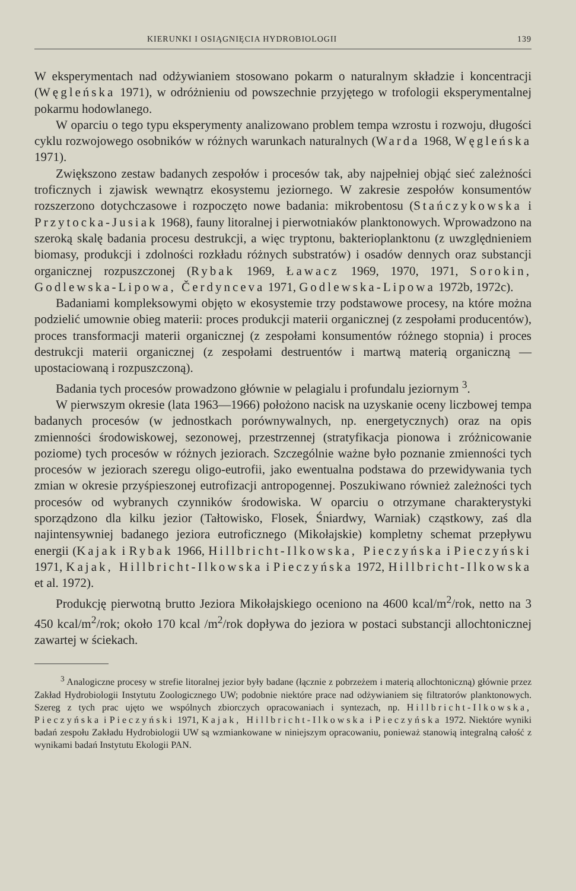KIERUNKI I OSIĄGNIĘCIA HYDROBIOLOGII 139
W eksperymentach nad odżywianiem stosowano pokarm o naturalnym składzie i koncentracji (Węgleńska 1971), w odróżnieniu od powszechnie przyjętego w trofologii eksperymentalnej pokarmu hodowlanego.
W oparciu o tego typu eksperymenty analizowano problem tempa wzrostu i rozwoju, długości cyklu rozwojowego osobników w różnych warunkach naturalnych (Warda 1968, Węgleńska 1971).
Zwiększono zestaw badanych zespołów i procesów tak, aby najpełniej objąć sieć zależności troficznych i zjawisk wewnątrz ekosystemu jeziornego. W zakresie zespołów konsumentów rozszerzono dotychczasowe i rozpoczęto nowe badania: mikrobentosu (Stańczykowska i Przytocka-Jusiak 1968), fauny litoralnej i pierwotniaków planktonowych. Wprowadzono na szeroką skalę badania procesu destrukcji, a więc tryptonu, bakterioplanktonu (z uwzględnieniem biomasy, produkcji i zdolności rozkładu różnych substratów) i osadów dennych oraz substancji organicznej rozpuszczonej (Rybak 1969, Ławacz 1969, 1970, 1971, Sorokin, Godlewska-Lipowa, Čerdynceva 1971, Godlewska-Lipowa 1972b, 1972c).
Badaniami kompleksowymi objęto w ekosystemie trzy podstawowe procesy, na które można podzielić umownie obieg materii: proces produkcji materii organicznej (z zespołami producentów), proces transformacji materii organicznej (z zespołami konsumentów różnego stopnia) i proces destrukcji materii organicznej (z zespołami destruentów i martwą materią organiczną — upostaciowaną i rozpuszczoną).
Badania tych procesów prowadzono głównie w pelagialu i profundalu jeziornym <sup>3</sup>.
W pierwszym okresie (lata 1963—1966) położono nacisk na uzyskanie oceny liczbowej tempa badanych procesów (w jednostkach porównywalnych, np. energetycznych) oraz na opis zmienności środowiskowej, sezonowej, przestrzennej (stratyfikacja pionowa i zróżnicowanie poziome) tych procesów w różnych jeziorach. Szczególnie ważne było poznanie zmienności tych procesów w jeziorach szeregu oligo-eutrofii, jako ewentualna podstawa do przewidywania tych zmian w okresie przyśpieszonej eutrofizacji antropogennej. Poszukiwano również zależności tych procesów od wybranych czynników środowiska. W oparciu o otrzymane charakterystyki sporządzono dla kilku jezior (Tałtowisko, Flosek, Śniardwy, Warniak) cząstkowy, zaś dla najintensywniej badanego jeziora eutroficznego (Mikołajskie) kompletny schemat przepływu energii (Kajak i Rybak 1966, Hillbricht-Ilkowska, Pieczyńska i Pieczyński 1971, Kajak, Hillbricht-Ilkowska i Pieczyńska 1972, Hillbricht-Ilkowska et al. 1972).
Produkcję pierwotną brutto Jeziora Mikołajskiego oceniono na 4600 kcal/m<sup>2</sup>/rok, netto na 3 450 kcal/m<sup>2</sup>/rok; około 170 kcal /m<sup>2</sup>/rok dopływa do jeziora w postaci substancji allochtonicznej zawartej w ściekach.
<sup>3</sup> Analogiczne procesy w strefie litoralnej jezior były badane (łącznie z pobrzeżem i materią allochtoniczną) głównie przez Zakład Hydrobiologii Instytutu Zoologicznego UW; podobnie niektóre prace nad odżywianiem się filtratorów planktonowych. Szereg z tych prac ujęto we wspólnych zbiorczych opracowaniach i syntezach, np. Hillbricht-Ilkowska, Pieczyńska i Pieczyński 1971, Kajak, Hillbricht-Ilkowska i Pieczyńska 1972. Niektóre wyniki badań zespołu Zakładu Hydrobiologii UW są wzmiankowane w niniejszym opracowaniu, ponieważ stanowią integralną całość z wynikami badań Instytutu Ekologii PAN.